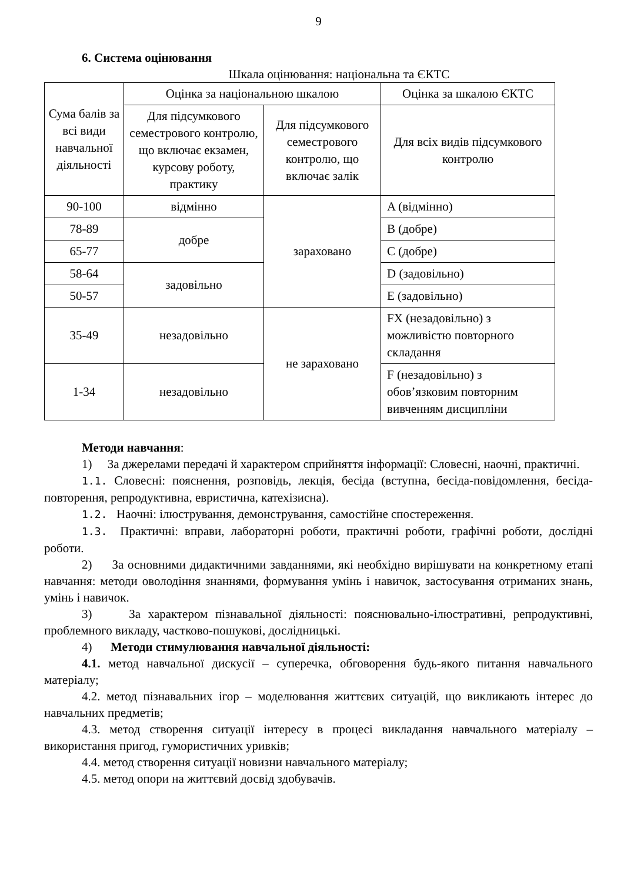9
6. Система оцінювання
Шкала оцінювання: національна та ЄКТС
| Сума балів за всі види навчальної діяльності | Оцінка за національною шкалою | | Оцінка за шкалою ЄКТС |
| --- | --- | --- | --- |
| | Для підсумкового семестрового контролю, що включає екзамен, курсову роботу, практику | Для підсумкового семестрового контролю, що включає залік | Для всіх видів підсумкового контролю |
| 90-100 | відмінно | зараховано | A (відмінно) |
| 78-89 | добре | | B (добре) |
| 65-77 | | | C (добре) |
| 58-64 | задовільно | | D (задовільно) |
| 50-57 | | | E (задовільно) |
| 35-49 | незадовільно | не зараховано | FX (незадовільно) з можливістю повторного складання |
| 1-34 | незадовільно | | F (незадовільно) з обов’язковим повторним вивченням дисципліни |
Методи навчання:
1) За джерелами передачі й характером сприйняття інформації: Словесні, наочні, практичні.
1.1. Словесні: пояснення, розповідь, лекція, бесіда (вступна, бесіда-повідомлення, бесіда-повторення, репродуктивна, евристична, катехізисна).
1.2. Наочні: ілюстрування, демонстрування, самостійне спостереження.
1.3. Практичні: вправи, лабораторні роботи, практичні роботи, графічні роботи, дослідні роботи.
2) За основними дидактичними завданнями, які необхідно вирішувати на конкретному етапі навчання: методи оволодіння знаннями, формування умінь і навичок, застосування отриманих знань, умінь і навичок.
3) За характером пізнавальної діяльності: пояснювально-ілюстративні, репродуктивні, проблемного викладу, частково-пошукові, дослідницькі.
4) Методи стимулювання навчальної діяльності:
4.1. метод навчальної дискусії – суперечка, обговорення будь-якого питання навчального матеріалу;
4.2. метод пізнавальних ігор – моделювання життєвих ситуацій, що викликають інтерес до навчальних предметів;
4.3. метод створення ситуації інтересу в процесі викладання навчального матеріалу – використання пригод, гумористичних уривків;
4.4. метод створення ситуації новизни навчального матеріалу;
4.5. метод опори на життєвий досвід здобувачів.